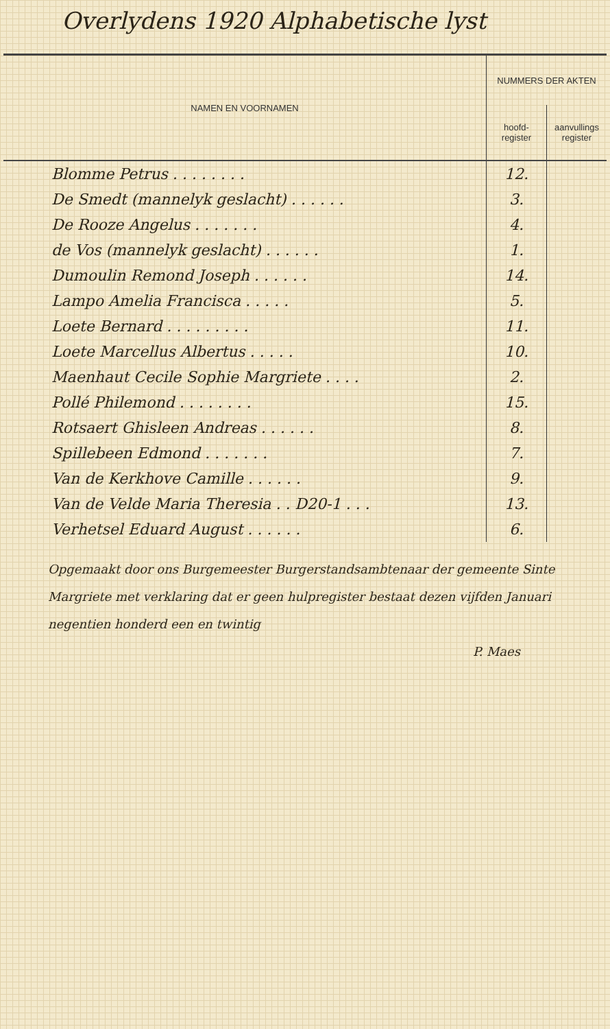Overlydens 1920 Alphabetische lyst
| NAMEN EN VOORNAMEN | NUMMERS DER AKTEN | |
| --- | --- | --- |
| | hoofd- register | aanvullings register |
| Blomme Petrus . . . . . . . . | 12. | |
| De Smedt (mannelyk geslacht) . . . . . . | 3. | |
| De Rooze Angelus . . . . . . . | 4. | |
| de Vos (mannelyk geslacht) . . . . . . | 1. | |
| Dumoulin Remond Joseph . . . . . . | 14. | |
| Lampo Amelia Francisca . . . . . | 5. | |
| Loete Bernard . . . . . . . . . | 11. | |
| Loete Marcellus Albertus . . . . . | 10. | |
| Maenhaut Cecile Sophie Margriete . . . . | 2. | |
| Pollé Philemond . . . . . . . . | 15. | |
| Rotsaert Ghisleen Andreas . . . . . . | 8. | |
| Spillebeen Edmond . . . . . . . | 7. | |
| Van de Kerkhove Camille . . . . . . | 9. | |
| Van de Velde Maria Theresia . . D20-1 . . . | 13. | |
| Verhetsel Eduard August . . . . . . | 6. | |
Opgemaakt door ons Burgemeester Burgerstandsambtenaar der gemeente Sinte Margriete met verklaring dat er geen hulpregister bestaat dezen vijfden Januari negentien honderd een en twintig
P. Maes